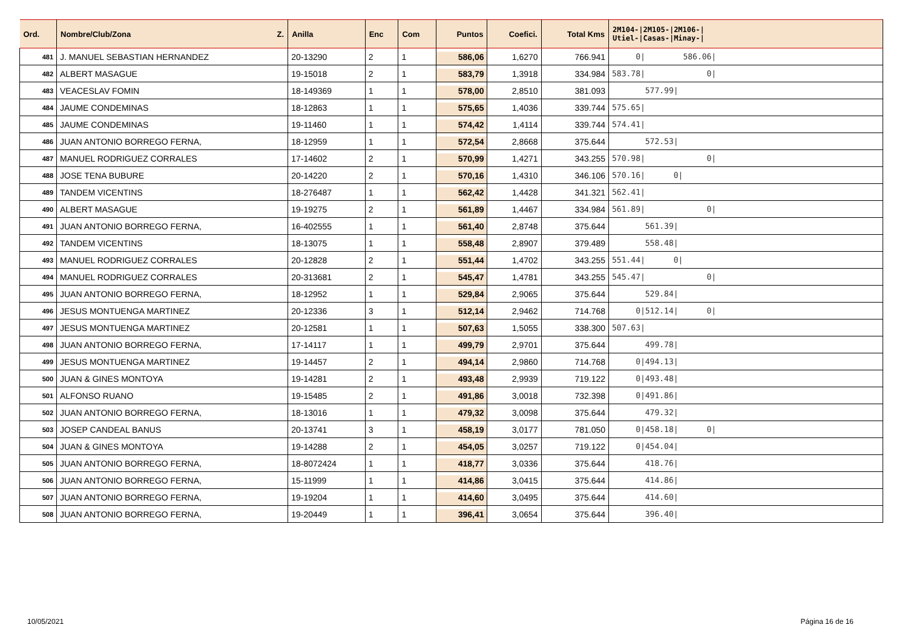| Ord. | Nombre/Club/Zona Z. | Anilla | Enc | Com | Puntos | Coefici. | Total Kms | 2M104-/2M105-/2M106-/ Utiel-/Casas-/Minay-/ |
| --- | --- | --- | --- | --- | --- | --- | --- | --- |
| 481 | J. MANUEL SEBASTIAN HERNANDEZ | 20-13290 | 2 | 1 | 586,06 | 1,6270 | 766.941 | 0/ 586.06/ |
| 482 | ALBERT MASAGUE | 19-15018 | 2 | 1 | 583,79 | 1,3918 | 334.984 | 583.78/ 0/ |
| 483 | VEACESLAV FOMIN | 18-149369 | 1 | 1 | 578,00 | 2,8510 | 381.093 | 577.99/ |
| 484 | JAUME CONDEMINAS | 18-12863 | 1 | 1 | 575,65 | 1,4036 | 339.744 | 575.65/ |
| 485 | JAUME CONDEMINAS | 19-11460 | 1 | 1 | 574,42 | 1,4114 | 339.744 | 574.41/ |
| 486 | JUAN ANTONIO BORREGO FERNA, | 18-12959 | 1 | 1 | 572,54 | 2,8668 | 375.644 | 572.53/ |
| 487 | MANUEL RODRIGUEZ CORRALES | 17-14602 | 2 | 1 | 570,99 | 1,4271 | 343.255 | 570.98/ 0/ |
| 488 | JOSE TENA BUBURE | 20-14220 | 2 | 1 | 570,16 | 1,4310 | 346.106 | 570.16/ 0/ |
| 489 | TANDEM VICENTINS | 18-276487 | 1 | 1 | 562,42 | 1,4428 | 341.321 | 562.41/ |
| 490 | ALBERT MASAGUE | 19-19275 | 2 | 1 | 561,89 | 1,4467 | 334.984 | 561.89/ 0/ |
| 491 | JUAN ANTONIO BORREGO FERNA, | 16-402555 | 1 | 1 | 561,40 | 2,8748 | 375.644 | 561.39/ |
| 492 | TANDEM VICENTINS | 18-13075 | 1 | 1 | 558,48 | 2,8907 | 379.489 | 558.48/ |
| 493 | MANUEL RODRIGUEZ CORRALES | 20-12828 | 2 | 1 | 551,44 | 1,4702 | 343.255 | 551.44/ 0/ |
| 494 | MANUEL RODRIGUEZ CORRALES | 20-313681 | 2 | 1 | 545,47 | 1,4781 | 343.255 | 545.47/ 0/ |
| 495 | JUAN ANTONIO BORREGO FERNA, | 18-12952 | 1 | 1 | 529,84 | 2,9065 | 375.644 | 529.84/ |
| 496 | JESUS MONTUENGA MARTINEZ | 20-12336 | 3 | 1 | 512,14 | 2,9462 | 714.768 | 0/512.14/ 0/ |
| 497 | JESUS MONTUENGA MARTINEZ | 20-12581 | 1 | 1 | 507,63 | 1,5055 | 338.300 | 507.63/ |
| 498 | JUAN ANTONIO BORREGO FERNA, | 17-14117 | 1 | 1 | 499,79 | 2,9701 | 375.644 | 499.78/ |
| 499 | JESUS MONTUENGA MARTINEZ | 19-14457 | 2 | 1 | 494,14 | 2,9860 | 714.768 | 0/494.13/ |
| 500 | JUAN & GINES MONTOYA | 19-14281 | 2 | 1 | 493,48 | 2,9939 | 719.122 | 0/493.48/ |
| 501 | ALFONSO RUANO | 19-15485 | 2 | 1 | 491,86 | 3,0018 | 732.398 | 0/491.86/ |
| 502 | JUAN ANTONIO BORREGO FERNA, | 18-13016 | 1 | 1 | 479,32 | 3,0098 | 375.644 | 479.32/ |
| 503 | JOSEP CANDEAL BANUS | 20-13741 | 3 | 1 | 458,19 | 3,0177 | 781.050 | 0/458.18/ 0/ |
| 504 | JUAN & GINES MONTOYA | 19-14288 | 2 | 1 | 454,05 | 3,0257 | 719.122 | 0/454.04/ |
| 505 | JUAN ANTONIO BORREGO FERNA, | 18-8072424 | 1 | 1 | 418,77 | 3,0336 | 375.644 | 418.76/ |
| 506 | JUAN ANTONIO BORREGO FERNA, | 15-11999 | 1 | 1 | 414,86 | 3,0415 | 375.644 | 414.86/ |
| 507 | JUAN ANTONIO BORREGO FERNA, | 19-19204 | 1 | 1 | 414,60 | 3,0495 | 375.644 | 414.60/ |
| 508 | JUAN ANTONIO BORREGO FERNA, | 19-20449 | 1 | 1 | 396,41 | 3,0654 | 375.644 | 396.40/ |
10/05/2021 Página 16 de 16